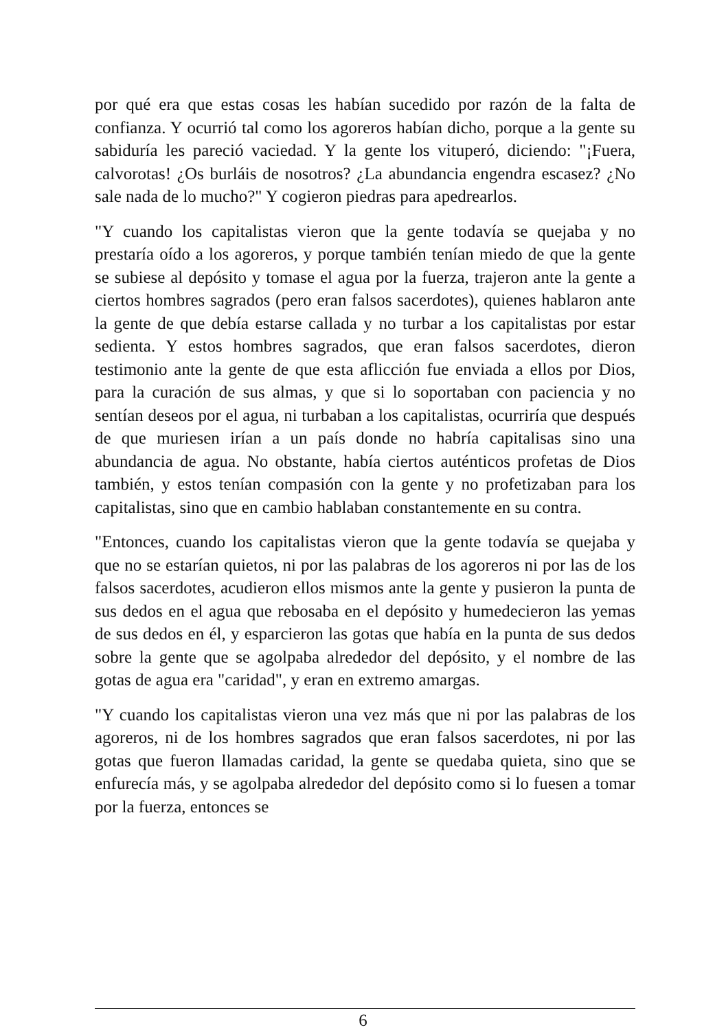por qué era que estas cosas les habían sucedido por razón de la falta de confianza. Y ocurrió tal como los agoreros habían dicho, porque a la gente su sabiduría les pareció vaciedad. Y la gente los vituperó, diciendo: "¡Fuera, calvorotas! ¿Os burláis de nosotros? ¿La abundancia engendra escasez? ¿No sale nada de lo mucho?" Y cogieron piedras para apedrearlos.
"Y cuando los capitalistas vieron que la gente todavía se quejaba y no prestaría oído a los agoreros, y porque también tenían miedo de que la gente se subiese al depósito y tomase el agua por la fuerza, trajeron ante la gente a ciertos hombres sagrados (pero eran falsos sacerdotes), quienes hablaron ante la gente de que debía estarse callada y no turbar a los capitalistas por estar sedienta. Y estos hombres sagrados, que eran falsos sacerdotes, dieron testimonio ante la gente de que esta aflicción fue enviada a ellos por Dios, para la curación de sus almas, y que si lo soportaban con paciencia y no sentían deseos por el agua, ni turbaban a los capitalistas, ocurriría que después de que muriesen irían a un país donde no habría capitalisas sino una abundancia de agua. No obstante, había ciertos auténticos profetas de Dios también, y estos tenían compasión con la gente y no profetizaban para los capitalistas, sino que en cambio hablaban constantemente en su contra.
"Entonces, cuando los capitalistas vieron que la gente todavía se quejaba y que no se estarían quietos, ni por las palabras de los agoreros ni por las de los falsos sacerdotes, acudieron ellos mismos ante la gente y pusieron la punta de sus dedos en el agua que rebosaba en el depósito y humedecieron las yemas de sus dedos en él, y esparcieron las gotas que había en la punta de sus dedos sobre la gente que se agolpaba alrededor del depósito, y el nombre de las gotas de agua era "caridad", y eran en extremo amargas.
"Y cuando los capitalistas vieron una vez más que ni por las palabras de los agoreros, ni de los hombres sagrados que eran falsos sacerdotes, ni por las gotas que fueron llamadas caridad, la gente se quedaba quieta, sino que se enfurecía más, y se agolpaba alrededor del depósito como si lo fuesen a tomar por la fuerza, entonces se
6